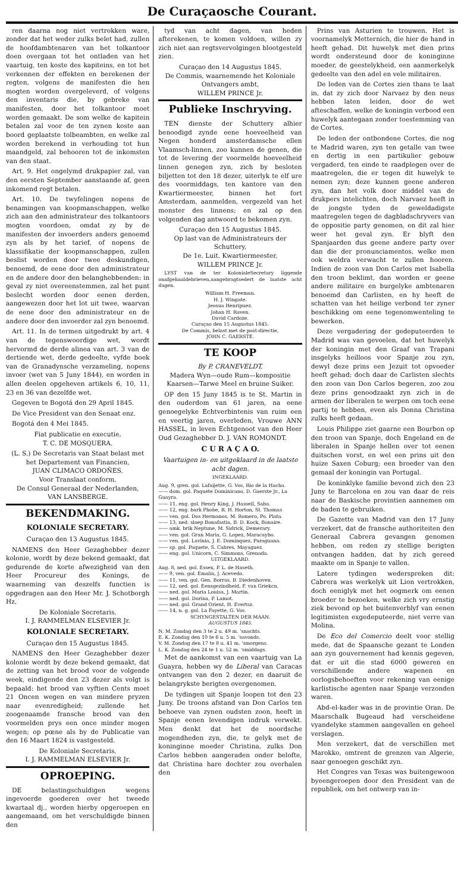De Curaçaosche Courant.
ren daarna nog niet vertrokken ware, zonder dat het weder zulks belet had, zullen de hoofdambtenaren van het tolkantoor doen overgaan tot het ontladen van het vaartuig, ten koste des kapiteins, en tot het verkennen der effekten en berekenen der regten, volgens de manifesten die hen mogten worden overgeleverd, of volgens den inventaris die, by gebreke van manifesten, door het tolkantoor moet worden gemaakt. De som welke de kapitein betalen zal voor de ten zynen koste aan boord geplaatste tolbeambten, en welke zal worden berekend in verhouding tot hun maandgeld, zal behooren tot de inkomsten van den staat.
Art. 9. Het ongelymd drukpapier zal, van den eersten September aanstaande af, geen inkomend regt betalen.
Art. 10. De twyfelingen nopens de benamingen van koopmanschappen, welke zich aan den administrateur des tolkantoors mogten voordoen, omdat zy by de manifesten der invoerders anders genoemd zyn als by het tarief, of nopens de klassifikatie der koopmanschappen, zullen beslist worden door twee deskundigen, benoemd, de eene door den administrateur en de andere door den belanghebbenden: in geval zy niet overeenstemmen, zal het punt beslecht worden door eenen derden, aangewezen door het lot uit twee, waarvan de eene door den administrateur en de andere door den invoerder zal zyn benoemd.
Art. 11. In de termen uitgedrukt by art. 4 van de tegenswoordige wet, wordt hervormd de derde alinea van art. 3 van de dertiende wet, derde gedeelte, vyfde boek van de Granadynsche verzameling, nopens invoer (wet van 5 Juny 1844), en worden in allen deelen opgeheven artikels 6, 10, 11, 23 en 36 van dezelfde wet.
Gegeven te Bogotá den 29 April 1845.
De Vice President van den Senaat enz.
Bogotá den 4 Mei 1845.
Fiat publicatie en executie,
T. C. DE MOSQUERA.
(L. S.) De Secretaris van Staat belast met het Departement van Financien,
JUAN CLIMACO ORDOÑES.
Voor Translaat conform,
De Consul Generaal der Nederlanden,
VAN LANSBERGE.
BEKENDMAKING.
KOLONIALE SECRETARY.
Curaçao den 13 Augustus 1845.
NAMENS den Heer Gezaghebber dezer kolonie, wordt by deze bekend gemaakt, dat gedurende de korte afwezigheid van den Heer Procureur des Konings, de waarneming van deszelfs functien is opgedragen aan den Heer Mr. J. Schotborgh Hz.
De Koloniale Secretaris,
I. J. RAMMELMAN ELSEVIER Jr.
KOLONIALE SECRETARY.
Curaçao den 15 Augustus 1845.
NAMENS den Heer Gezaghebber dezer kolonie wordt by deze bekend gemaakt, dat de zetting van het brood voor de volgende week, eindigende den 23 dezer als volgt is bepaald: het brood van vyftien Cents moet 21 Oncen wegen en van mindere pryzen naar evenredigheid; zullende het zoogenaamde fransche brood van den voormelden prys een once minder mogen wegen; op pœne als by de Publicatie van den 16 Maart 1824 is vastgesteld.
De Koloniale Secretaris,
I. J. RAMMELMAN ELSEVIER Jr.
OPROEPING.
DE belastingschuldigen wegens ingevoerde goederen over het tweede kwartaal dj., worden hierby opgeroepen en aangemaand, om het verschuldigde binnen den
tyd van acht dagen, van heden afterekenen, te komen voldoen, willen zy zich niet aan regtsvervolgingen blootgesteld zien.
Curaçao den 14 Augustus 1845.
De Commis, waarnemende het Koloniale Ontvangers ambt,
WILLEM PRINCE Jr.
Publieke Inschryving.
TEN dienste der Schuttery alhier benoodigd zynde eene hoeveelheid van Negen honderd amsterdamsche ellen Vlaamsch-linnen, zoo kunnen de genen, die tot de levering der voormelde hoeveelheid linnen genegen zyn, zich by besloten biljetten tot den 18 dezer, uiterlyk te elf ure des voormiddags, ten kantore van den Kwartiermeester, binnen het fort Amsterdam, aanmelden, vergezeld van het monster des linnens; en zal op den volgenden dag antwoord te bekomen zyn.
Curaçao den 15 Augustus 1845.
Op last van de Administrateurs der Schuttery,
De 1e. Luit. Kwartiermeester,
WILLEM PRINCE Jr.
LYST van de ter KolonialeSecretary liggende onafgehaaldebrieven,aangebragtsedert de laatste acht dagen.
William H. Freeman.
H. J. Wingate.
Jeosua Henripuez.
Johan H. Raven.
David Cardoze.
Curaçao den 15 Augustus 1845.
De Commis, belast met de post-directie,
JOHN C. GAERSTE.
TE KOOP
By P. CRANEVELDT,
Madera Wyn—oude Rum—kompositie Kaarsen—Tarwe Meel en bruine Suiker.
OP den 15 Juny 1845 is te St. Martin in den ouderdom van 61 jaren, na eene genoegelyke Echtverbintenis van ruim een en veertig jaren, overleden, Vrouwe ANN HASSEL, in leven Echtgenoot van den Heer Oud Gezaghebber D. J. VAN ROMONDT.
C U R A Ç A O.
Vaartuigen in- en uitgeklaard in de laatste acht dagen.
INGEKLAARD.
Aug. 9, gren. gol. Lafaijette, G. Vos, Rio de la Hacha.
—— dom. gol. Paquete Dominicano, D. Gaerste Jr., La Guayra.
—— 11, eng. gol. Henry King, J. Hassell, Saba.
—— 12, eng. bark Phobe, R. H. Horton, St. Thomas
—— ven. gol. Dos Hermanos, M. Romero, Po. Plata.
—— 13, ned. sloep Bonafastia, B. D. Kock, Bonaire.
—— amk. brik Neptune, M. Sidrick, Demerary.
—— ven. gol. Gran Maria, G. Lopez, Maracaybo.
—— ven. gol. Lavinia, J. E. Dominquez, Paraguana.
—— sp. gol. Paquete, S. Cabres, Mayaguez.
—— eng. gol. Unicorn, C. Simmons, Grenada.
UITGEKLAARD.
Aug. 8, ned. gol. Essex, P. L. de Haseth.
—— 9, ven. gol. Emalia, J. Acevedo.
—— 11, ven. gol. Gen. Borras, B. Diedenhoven.
—— 12, ned. gol. Eensgezindheid, F. van Griekcn.
—— ned. gol. Maria Louisa, J. Martin.
—— ned. gol. Dorina, P. Lamot.
—— ned. gol. Grand Orient, H. Evertsz.
—— 14, n. g. gol. La Fayette, G. Vos.
SCHYNGESTALTEN DER MAAN.
AUGUSTUS 1845.
N. M. Zondag den 3 te 2 u. 49 m. 'snachts.
E. K. Zondag den 10 te 6 u. 5 m. 'savonds.
V. M. Zondag den 17 te 8 u. 41 m. 'smorgens.
L. K. Zondag den 24 te 1 u. 52 m. 'smiddags.
Met de aankomst van een vaartuig van La Guayra, hebben wy de Liberal van Caracas ontvangen van den 2 dezer, en daaruit de belangrykste berigten overgenomen.
De tydingen uit Spanje loopen tot den 23 Juny. De troons afstand van Don Carlos ten behoeve van zynen oudsten zoon, heeft in Spanje eenen levendigen indruk verwekt. Men denkt dat het de noordsche mogendheden zyn, die, te gelyk met de koninginne moeder Christina, zulks Don Carlos hebben aangeraden onder belofte, dat Christina hare dochter zou overhalen den
Prins van Asturien te trouwen. Het is voornamelyk Metternich, die hier de hand in heeft gehad. Dit huwelyk met dien prins wordt ondersteund door de koninginne moeder, de geestelykheid, een aanmerkelyk gedeelte van den adel en vele militairen.
De leden van de Cortes zien thans te laat in, dat zy zich door Narvaez by den neus hebben laten leiden, door de wet afteschaffen, welke de koningin verbood een huwelyk aantegaan zonder toestemming van de Cortes.
De leden der ontbondene Cortes, die nog te Madrid waren, zyn ten getalle van twee en dertig in een partikulier gebouw vergaderd, ten einde te raadplegen over de maatregelen, die er tegen dit huwelyk te nemen zyn; deze kunnen geene anderen zyn, dan het volk door middel van de drukpers intelichten, doch Narvaez heeft in de jongste tyden de geweldadigste maatregelen tegen de dagbladschryvers van de oppositie party genomen, en dit zal hier weer het geval zyn. Er blyft den Spanjaarden dus geene andere party over dan die der pronunciamentos, welke men ook weldra verwacht te zullen hooren. Indien de zoon van Don Carlos met Isabella den troon beklimt, dan worden er geene andere militaire en burgelyke ambtenaren benoemd dan Carlisten, en hy heeft de schatten van het heilige verbond ter zyner beschikking om eene tegenomwenteling te bewerken.
Deze vergadering der gedeputeerden te Madrid was van gevoelen, dat het huwelyk der koningin met den Graaf van Trapani insgelyks heilloos voor Spanje zou zyn, dewyl deze prins een Jezuit tot opvoeder heeft gehad; doch daar de Carlisten slechts den zoon van Don Carlos begeren, zoo zou deze prins genoodzaakt zyn zich in de armen der liberalen te werpen om toch eene partij te hebben, even als Donna Christina zulks heeft gedaan.
Louis Philippe ziet gaarne een Bourbon op den troon van Spanje, doch Engeland en de liberalen in Spanje hellen over tot eenen duitschen vorst, en wel een prins uit den huize Saxen Coburg; een broeder van den gemaal der koningin van Portugal.
De koninklyke familie bevond zich den 23 Juny te Barcelona en zou van daar de reis naar de Baskische provintien aannemen om de baden te gebruiken.
De Gazette van Madrid van den 17 Juny verzekert, dat de fransche authoriteiten den Generaal Cabrera gevangen genomen hebben, om reden zy stellige berigten ontvangen hadden, dat hy zich gereed maakte om in Spanje te vallen.
Latere tydingen wederspreken dit: Cabrera was werkelyk uit Lion vertrokken, doch eeniglyk met het oogmerk om eenen broeder te bezoeken, welke zich vry ernstig ziek bevond op het buitenverblyf van eenen legitimisten exgedeputeerde, niet verre van Molina.
De Eco del Comercio deelt voor stellig mede, dat de Spaansche gezant te Londen aan zyn gouvernement had kennis gegeven, dat er uit die stad 6000 geweren en verschillende andere wapenen en oorlogsbehoeften voor rekening van eenige karlistische agenten naar Spanje verzonden waren.
Abd-el-kader was in de provintie Oran. De Maarschalk Bugeaud had verscheidene vyandelyke stammen aangevallen en geheel verslagen.
Men verzekert, dat de verschillen met Marokko, omtrent de grenzen van Algerie, naar genoegen geschikt zyn.
Het Congres van Texas was buitengewoon byeengeroepen door den President van de republiek, om het ontwerp van in-